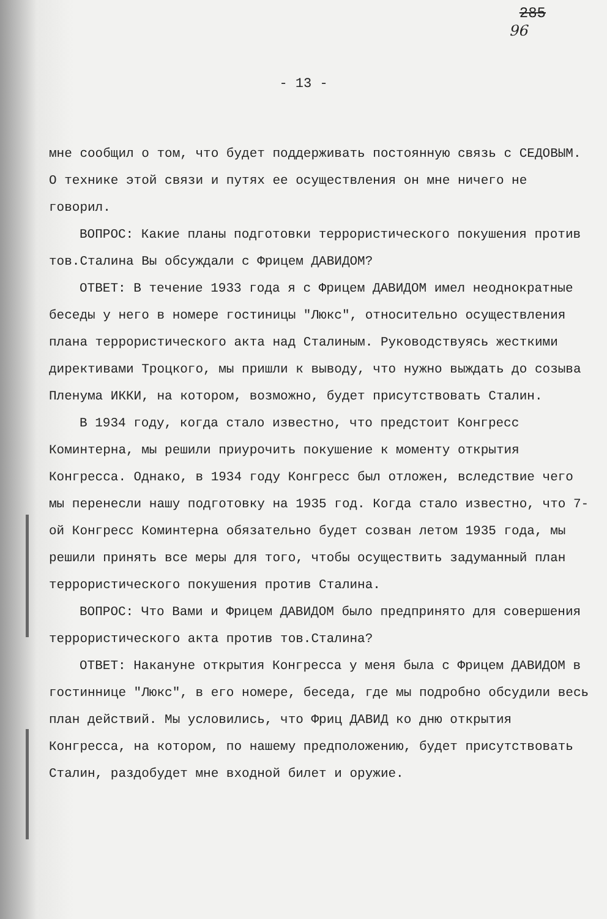285
96
- 13 -
мне сообщил о том, что будет поддерживать постоянную связь с СЕДОВЫМ. О технике этой связи и путях ее осуществления он мне ничего не говорил.
ВОПРОС: Какие планы подготовки террористического покушения против тов.Сталина Вы обсуждали с Фрицем ДАВИДОМ?
ОТВЕТ: В течение 1933 года я с Фрицем ДАВИДОМ имел неоднократные беседы у него в номере гостиницы "Люкс", относительно осуществления плана террористического акта над Сталиным. Руководствуясь жесткими директивами Троцкого, мы пришли к выводу, что нужно выждать до созыва Пленума ИККИ, на котором, возможно, будет присутствовать Сталин.
В 1934 году, когда стало известно, что предстоит Конгресс Коминтерна, мы решили приурочить покушение к моменту открытия Конгресса. Однако, в 1934 году Конгресс был отложен, вследствие чего мы перенесли нашу подготовку на 1935 год. Когда стало известно, что 7-ой Конгресс Коминтерна обязательно будет созван летом 1935 года, мы решили принять все меры для того, чтобы осуществить задуманный план террористического покушения против Сталина.
ВОПРОС: Что Вами и Фрицем ДАВИДОМ было предпринято для совершения террористического акта против тов.Сталина?
ОТВЕТ: Накануне открытия Конгресса у меня была с Фрицем ДАВИДОМ в гостиннице "Люкс", в его номере, беседа, где мы подробно обсудили весь план действий. Мы условились, что Фриц ДАВИД ко дню открытия Конгресса, на котором, по нашему предположению, будет присутствовать Сталин, раздобудет мне входной билет и оружие.